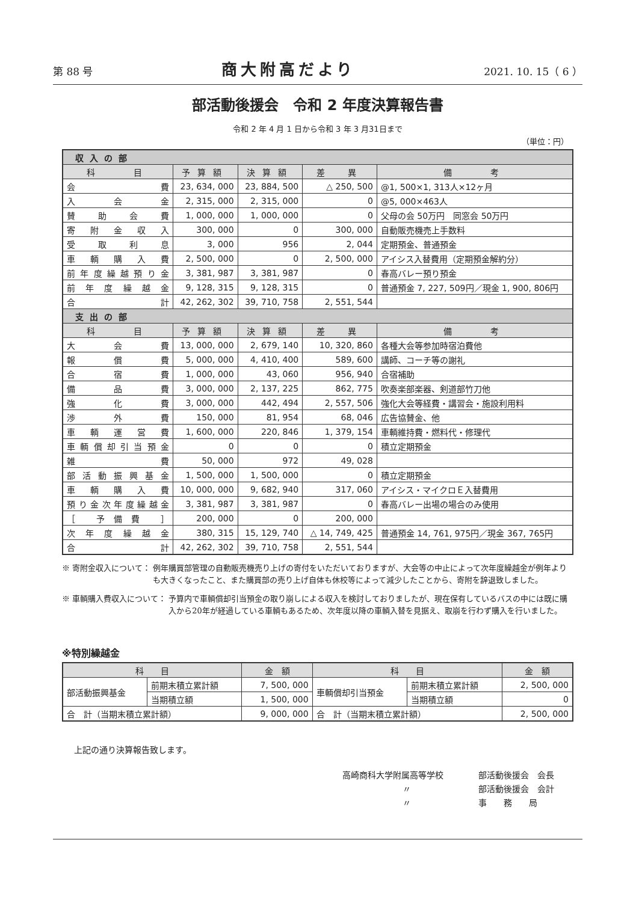第 88 号 商大附高だより 2021. 10. 15（ 6 ）
部活動後援会　令和 2 年度決算報告書
令和 2 年 4 月 1 日から令和 3 年 3 月31日まで
（単位：円）
| 収入の部 | | | | |
| 科 目 | 予算額 | 決算額 | 差 異 | 備 考 |
| 会費 | 23, 634, 000 | 23, 884, 500 | △ 250, 500 | @1, 500×1, 313人×12ヶ月 |
| 入会金 | 2, 315, 000 | 2, 315, 000 | 0 | @5, 000×463人 |
| 賛助会費 | 1, 000, 000 | 1, 000, 000 | 0 | 父母の会 50万円 同窓会 50万円 |
| 寄附金収入 | 300, 000 | 0 | 300, 000 | 自動販売機売上手数料 |
| 受取利息 | 3, 000 | 956 | 2, 044 | 定期預金、普通預金 |
| 車輌購入費 | 2, 500, 000 | 0 | 2, 500, 000 | アイシス入替費用（定期預金解約分） |
| 前年度繰越預り金 | 3, 381, 987 | 3, 381, 987 | 0 | 春高バレー預り預金 |
| 前年度繰越金 | 9, 128, 315 | 9, 128, 315 | 0 | 普通預金 7, 227, 509円／現金 1, 900, 806円 |
| 合計 | 42, 262, 302 | 39, 710, 758 | 2, 551, 544 | |
| 支出の部 | | | | |
| 科 目 | 予算額 | 決算額 | 差 異 | 備 考 |
| 大会費 | 13, 000, 000 | 2, 679, 140 | 10, 320, 860 | 各種大会等参加時宿泊費他 |
| 報償費 | 5, 000, 000 | 4, 410, 400 | 589, 600 | 講師、コーチ等の謝礼 |
| 合宿費 | 1, 000, 000 | 43, 060 | 956, 940 | 合宿補助 |
| 備品費 | 3, 000, 000 | 2, 137, 225 | 862, 775 | 吹奏楽部楽器、剣道部竹刀他 |
| 強化費 | 3, 000, 000 | 442, 494 | 2, 557, 506 | 強化大会等経費・講習会・施設利用料 |
| 渉外費 | 150, 000 | 81, 954 | 68, 046 | 広告協賛金、他 |
| 車輌運営費 | 1, 600, 000 | 220, 846 | 1, 379, 154 | 車輌維持費・燃料代・修理代 |
| 車輌償却引当預金 | 0 | 0 | 0 | 積立定期預金 |
| 雑費 | 50, 000 | 972 | 49, 028 | |
| 部活動振興基金 | 1, 500, 000 | 1, 500, 000 | 0 | 積立定期預金 |
| 車輌購入費 | 10, 000, 000 | 9, 682, 940 | 317, 060 | アイシス・マイクロＥ入替費用 |
| 預り金次年度繰越金 | 3, 381, 987 | 3, 381, 987 | 0 | 春高バレー出場の場合のみ使用 |
| ［ 予備費 ］ | 200, 000 | 0 | 200, 000 | |
| 次年度繰越金 | 380, 315 | 15, 129, 740 | △ 14, 749, 425 | 普通預金 14, 761, 975円／現金 367, 765円 |
| 合計 | 42, 262, 302 | 39, 710, 758 | 2, 551, 544 | |
※ 寄附金収入について： 例年購買部管理の自動販売機売り上げの寄付をいただいておりますが、大会等の中止によって次年度繰越金が例年よりも大きくなったこと、また購買部の売り上げ自体も休校等によって減少したことから、寄附を辞退致しました。
※ 車輌購入費収入について： 予算内で車輌償却引当預金の取り崩しによる収入を検討しておりましたが、現在保有しているバスの中には既に購入から20年が経過している車輌もあるため、次年度以降の車輌入替を見据え、取崩を行わず購入を行いました。
※特別繰越金
| 科 目 | | 金 額 | 科 目 | | 金 額 |
| --- | --- | --- | --- | --- | --- |
| 部活動振興基金 | 前期末積立累計額 | 7, 500, 000 | 車輌償却引当預金 | 前期末積立累計額 | 2, 500, 000 |
| | 当期積立額 | 1, 500, 000 | | 当期積立額 | 0 |
| 合 計（当期末積立累計額） | | 9, 000, 000 | 合 計（当期末積立累計額） | | 2, 500, 000 |
上記の通り決算報告致します。
| 高崎商科大学附属高等学校 | 部活動後援会 会長 |
| 〃 | 部活動後援会 会計 |
| 〃 | 事 務 局 |